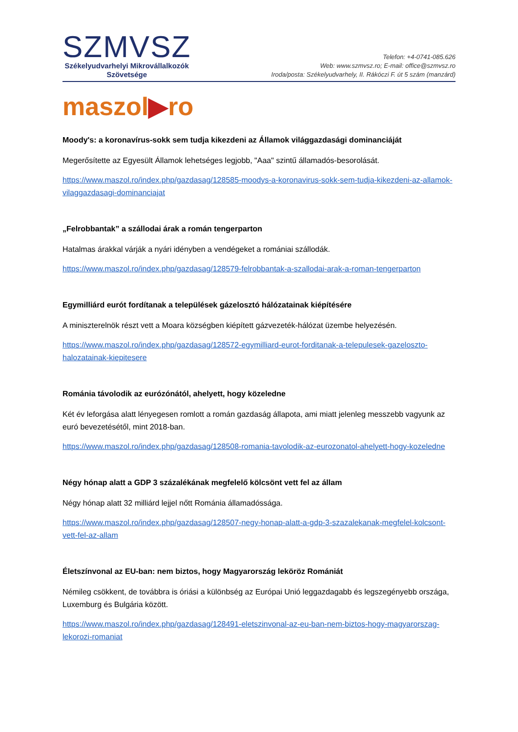SZMVSZ
Székelyudvarhelyi Mikrovállalkozók
Szövetsége
Telefon: +4-0741-085.626
Web: www.szmvsz.ro; E-mail: office@szmvsz.ro
Iroda/posta: Székelyudvarhely, II. Rákóczi F. út 5 szám (manzárd)
maszol▶ro
Moody's: a koronavírus-sokk sem tudja kikezdeni az Államok világgazdasági dominanciáját
Megerősítette az Egyesült Államok lehetséges legjobb, "Aaa" szintű államadós-besorolását.
https://www.maszol.ro/index.php/gazdasag/128585-moodys-a-koronavirus-sokk-sem-tudja-kikezdeni-az-allamok-vilaggazdasagi-dominanciajat
„Felrobbantak” a szállodai árak a román tengerparton
Hatalmas árakkal várják a nyári idényben a vendégeket a romániai szállodák.
https://www.maszol.ro/index.php/gazdasag/128579-felrobbantak-a-szallodai-arak-a-roman-tengerparton
Egymilliárd eurót fordítanak a települések gázelosztó hálózatainak kiépítésére
A miniszterelnök részt vett a Moara községben kiépített gázvezeték-hálózat üzembe helyezésén.
https://www.maszol.ro/index.php/gazdasag/128572-egymilliard-eurot-forditanak-a-telepulesek-gazeloszto-halozatainak-kiepitesere
Románia távolodik az eurózónától, ahelyett, hogy közeledne
Két év leforgása alatt lényegesen romlott a román gazdaság állapota, ami miatt jelenleg messzebb vagyunk az euró bevezetésétől, mint 2018-ban.
https://www.maszol.ro/index.php/gazdasag/128508-romania-tavolodik-az-eurozonatol-ahelyett-hogy-kozeledne
Négy hónap alatt a GDP 3 százalékának megfelelő kölcsönt vett fel az állam
Négy hónap alatt 32 milliárd lejjel nőtt Románia államadóssága.
https://www.maszol.ro/index.php/gazdasag/128507-negy-honap-alatt-a-gdp-3-szazalekanak-megfelel-kolcsont-vett-fel-az-allam
Életszínvonal az EU-ban: nem biztos, hogy Magyarország leköröz Romániát
Némileg csökkent, de továbbra is óriási a különbség az Európai Unió leggazdagabb és legszegényebb országa, Luxemburg és Bulgária között.
https://www.maszol.ro/index.php/gazdasag/128491-eletszinvonal-az-eu-ban-nem-biztos-hogy-magyarorszag-lekorozi-romaniat